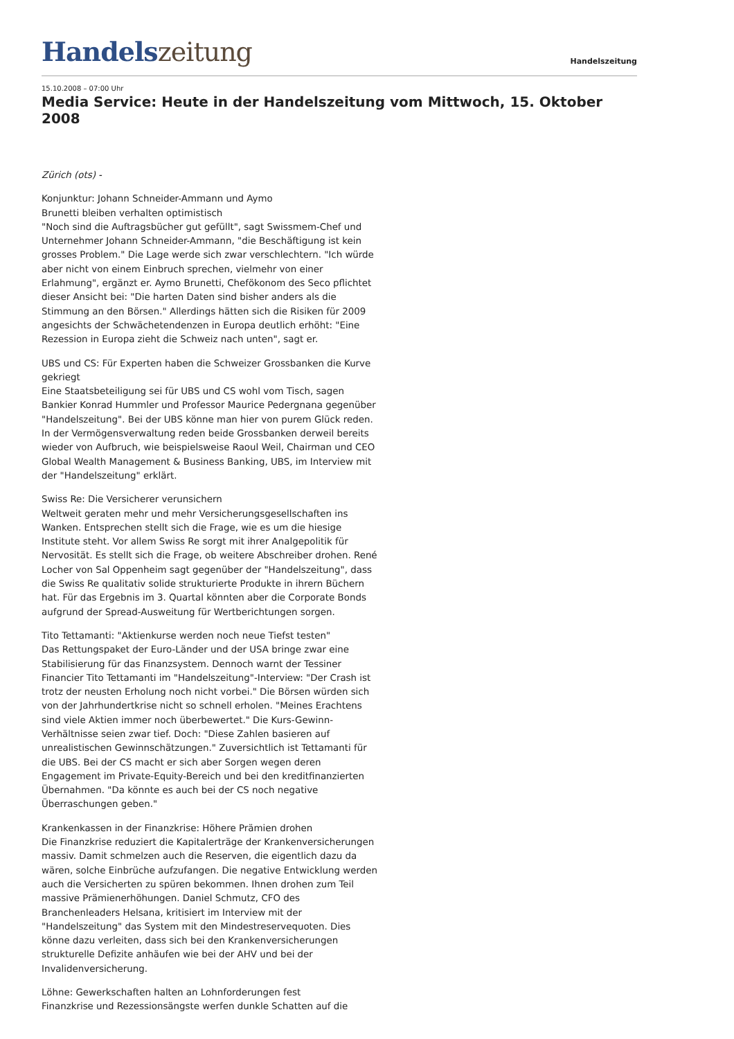Handelszeitung
Handelszeitung
15.10.2008 – 07:00 Uhr
Media Service: Heute in der Handelszeitung vom Mittwoch, 15. Oktober 2008
Zürich (ots) -
Konjunktur: Johann Schneider-Ammann und Aymo
Brunetti bleiben verhalten optimistisch
"Noch sind die Auftragsbücher gut gefüllt", sagt Swissmem-Chef und Unternehmer Johann Schneider-Ammann, "die Beschäftigung ist kein grosses Problem." Die Lage werde sich zwar verschlechtern. "Ich würde aber nicht von einem Einbruch sprechen, vielmehr von einer Erlahmung", ergänzt er. Aymo Brunetti, Chefökonom des Seco pflichtet dieser Ansicht bei: "Die harten Daten sind bisher anders als die Stimmung an den Börsen." Allerdings hätten sich die Risiken für 2009 angesichts der Schwächetendenzen in Europa deutlich erhöht: "Eine Rezession in Europa zieht die Schweiz nach unten", sagt er.
UBS und CS: Für Experten haben die Schweizer Grossbanken die Kurve gekriegt
Eine Staatsbeteiligung sei für UBS und CS wohl vom Tisch, sagen Bankier Konrad Hummler und Professor Maurice Pedergnana gegenüber "Handelszeitung". Bei der UBS könne man hier von purem Glück reden. In der Vermögensverwaltung reden beide Grossbanken derweil bereits wieder von Aufbruch, wie beispielsweise Raoul Weil, Chairman und CEO Global Wealth Management & Business Banking, UBS, im Interview mit der "Handelszeitung" erklärt.
Swiss Re: Die Versicherer verunsichern
Weltweit geraten mehr und mehr Versicherungsgesellschaften ins Wanken. Entsprechen stellt sich die Frage, wie es um die hiesige Institute steht. Vor allem Swiss Re sorgt mit ihrer Analgepolitik für Nervosität. Es stellt sich die Frage, ob weitere Abschreiber drohen. René Locher von Sal Oppenheim sagt gegenüber der "Handelszeitung", dass die Swiss Re qualitativ solide strukturierte Produkte in ihrern Büchern hat. Für das Ergebnis im 3. Quartal könnten aber die Corporate Bonds aufgrund der Spread-Ausweitung für Wertberichtungen sorgen.
Tito Tettamanti: "Aktienkurse werden noch neue Tiefst testen"
Das Rettungspaket der Euro-Länder und der USA bringe zwar eine Stabilisierung für das Finanzsystem. Dennoch warnt der Tessiner Financier Tito Tettamanti im "Handelszeitung"-Interview: "Der Crash ist trotz der neusten Erholung noch nicht vorbei." Die Börsen würden sich von der Jahrhundertkrise nicht so schnell erholen. "Meines Erachtens sind viele Aktien immer noch überbewertet." Die Kurs-Gewinn-Verhältnisse seien zwar tief. Doch: "Diese Zahlen basieren auf unrealistischen Gewinnschätzungen." Zuversichtlich ist Tettamanti für die UBS. Bei der CS macht er sich aber Sorgen wegen deren Engagement im Private-Equity-Bereich und bei den kreditfinanzierten Übernahmen. "Da könnte es auch bei der CS noch negative Überraschungen geben."
Krankenkassen in der Finanzkrise: Höhere Prämien drohen
Die Finanzkrise reduziert die Kapitalerträge der Krankenversicherungen massiv. Damit schmelzen auch die Reserven, die eigentlich dazu da wären, solche Einbrüche aufzufangen. Die negative Entwicklung werden auch die Versicherten zu spüren bekommen. Ihnen drohen zum Teil massive Prämienerhöhungen. Daniel Schmutz, CFO des Branchenleaders Helsana, kritisiert im Interview mit der "Handelszeitung" das System mit den Mindestreservequoten. Dies könne dazu verleiten, dass sich bei den Krankenversicherungen strukturelle Defizite anhäufen wie bei der AHV und bei der Invalidenversicherung.
Löhne: Gewerkschaften halten an Lohnforderungen fest
Finanzkrise und Rezessionsängste werfen dunkle Schatten auf die